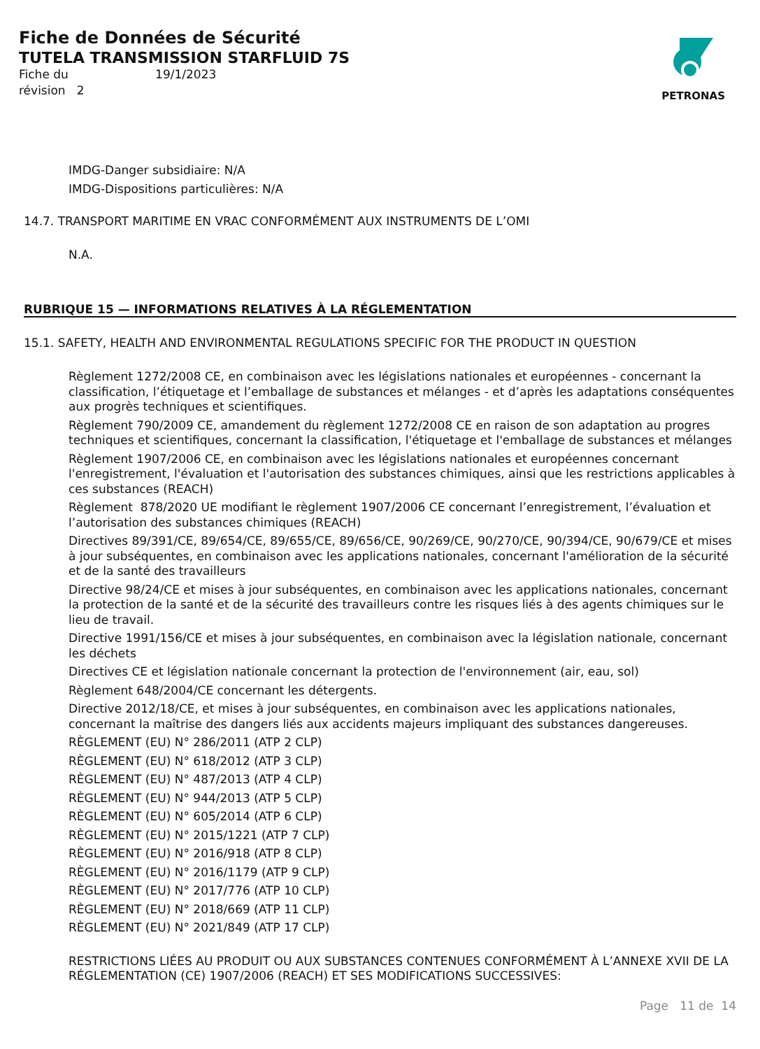Fiche de Données de Sécurité
TUTELA TRANSMISSION STARFLUID 7S
Fiche du 19/1/2023
révision 2
PETRONAS
IMDG-Danger subsidiaire: N/A
IMDG-Dispositions particulières: N/A
14.7. TRANSPORT MARITIME EN VRAC CONFORMÉMENT AUX INSTRUMENTS DE L’OMI
N.A.
RUBRIQUE 15 — INFORMATIONS RELATIVES À LA RÉGLEMENTATION
15.1. SAFETY, HEALTH AND ENVIRONMENTAL REGULATIONS SPECIFIC FOR THE PRODUCT IN QUESTION
Règlement 1272/2008 CE, en combinaison avec les législations nationales et européennes - concernant la classification, l’étiquetage et l’emballage de substances et mélanges - et d’après les adaptations conséquentes aux progrès techniques et scientifiques.
Règlement 790/2009 CE, amandement du règlement 1272/2008 CE en raison de son adaptation au progres techniques et scientifiques, concernant la classification, l'étiquetage et l'emballage de substances et mélanges
Règlement 1907/2006 CE, en combinaison avec les législations nationales et européennes concernant l'enregistrement, l'évaluation et l'autorisation des substances chimiques, ainsi que les restrictions applicables à ces substances (REACH)
Règlement 878/2020 UE modifiant le règlement 1907/2006 CE concernant l’enregistrement, l’évaluation et l’autorisation des substances chimiques (REACH)
Directives 89/391/CE, 89/654/CE, 89/655/CE, 89/656/CE, 90/269/CE, 90/270/CE, 90/394/CE, 90/679/CE et mises à jour subséquentes, en combinaison avec les applications nationales, concernant l'amélioration de la sécurité et de la santé des travailleurs
Directive 98/24/CE et mises à jour subséquentes, en combinaison avec les applications nationales, concernant la protection de la santé et de la sécurité des travailleurs contre les risques liés à des agents chimiques sur le lieu de travail.
Directive 1991/156/CE et mises à jour subséquentes, en combinaison avec la législation nationale, concernant les déchets
Directives CE et législation nationale concernant la protection de l'environnement (air, eau, sol)
Règlement 648/2004/CE concernant les détergents.
Directive 2012/18/CE, et mises à jour subséquentes, en combinaison avec les applications nationales, concernant la maîtrise des dangers liés aux accidents majeurs impliquant des substances dangereuses.
RÈGLEMENT (EU) N° 286/2011 (ATP 2 CLP)
RÈGLEMENT (EU) N° 618/2012 (ATP 3 CLP)
RÈGLEMENT (EU) N° 487/2013 (ATP 4 CLP)
RÈGLEMENT (EU) N° 944/2013 (ATP 5 CLP)
RÈGLEMENT (EU) N° 605/2014 (ATP 6 CLP)
RÈGLEMENT (EU) N° 2015/1221 (ATP 7 CLP)
RÈGLEMENT (EU) N° 2016/918 (ATP 8 CLP)
RÈGLEMENT (EU) N° 2016/1179 (ATP 9 CLP)
RÈGLEMENT (EU) N° 2017/776 (ATP 10 CLP)
RÈGLEMENT (EU) N° 2018/669 (ATP 11 CLP)
RÈGLEMENT (EU) N° 2021/849 (ATP 17 CLP)
RESTRICTIONS LIÉES AU PRODUIT OU AUX SUBSTANCES CONTENUES CONFORMÉMENT À L’ANNEXE XVII DE LA RÉGLEMENTATION (CE) 1907/2006 (REACH) ET SES MODIFICATIONS SUCCESSIVES:
Page 11 de 14